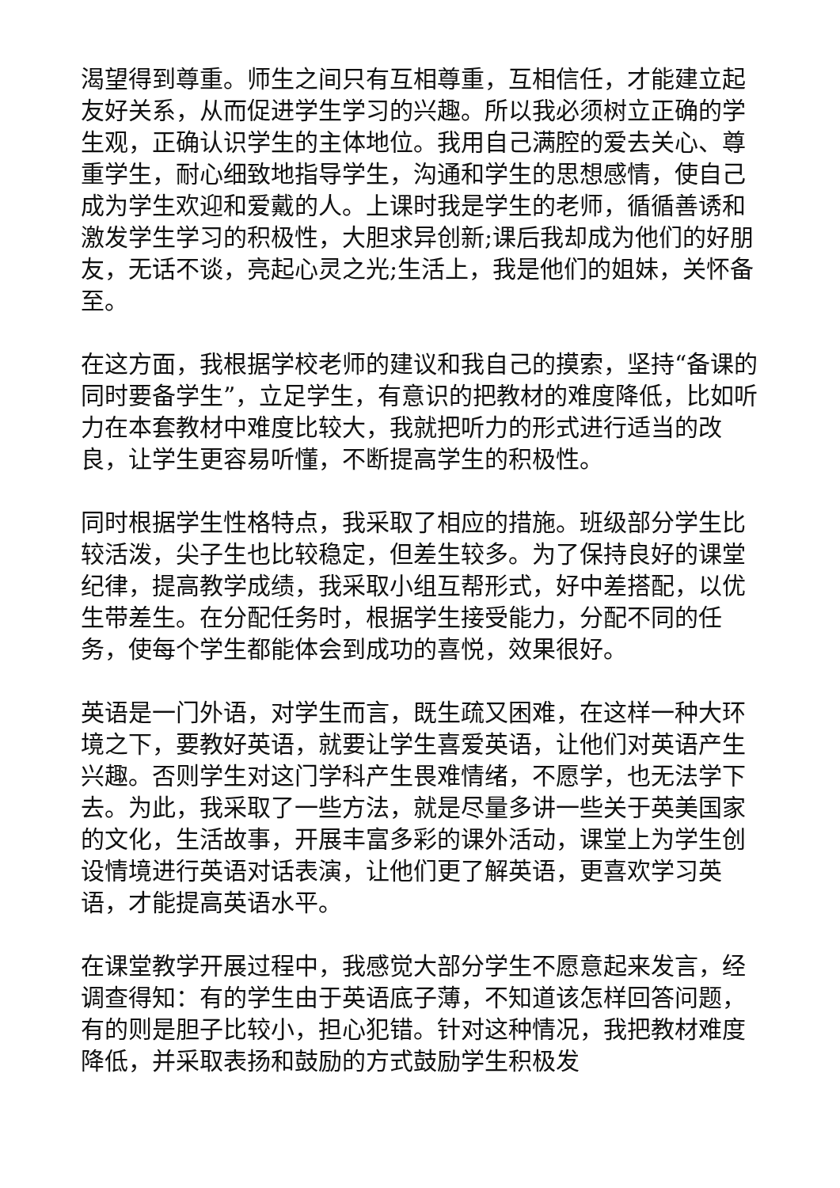渴望得到尊重。师生之间只有互相尊重，互相信任，才能建立起友好关系，从而促进学生学习的兴趣。所以我必须树立正确的学生观，正确认识学生的主体地位。我用自己满腔的爱去关心、尊重学生，耐心细致地指导学生，沟通和学生的思想感情，使自己成为学生欢迎和爱戴的人。上课时我是学生的老师，循循善诱和激发学生学习的积极性，大胆求异创新;课后我却成为他们的好朋友，无话不谈，亮起心灵之光;生活上，我是他们的姐妹，关怀备至。
在这方面，我根据学校老师的建议和我自己的摸索，坚持“备课的同时要备学生”，立足学生，有意识的把教材的难度降低，比如听力在本套教材中难度比较大，我就把听力的形式进行适当的改良，让学生更容易听懂，不断提高学生的积极性。
同时根据学生性格特点，我采取了相应的措施。班级部分学生比较活泼，尖子生也比较稳定，但差生较多。为了保持良好的课堂纪律，提高教学成绩，我采取小组互帮形式，好中差搭配，以优生带差生。在分配任务时，根据学生接受能力，分配不同的任务，使每个学生都能体会到成功的喜悦，效果很好。
英语是一门外语，对学生而言，既生疏又困难，在这样一种大环境之下，要教好英语，就要让学生喜爱英语，让他们对英语产生兴趣。否则学生对这门学科产生畏难情绪，不愿学，也无法学下去。为此，我采取了一些方法，就是尽量多讲一些关于英美国家的文化，生活故事，开展丰富多彩的课外活动，课堂上为学生创设情境进行英语对话表演，让他们更了解英语，更喜欢学习英语，才能提高英语水平。
在课堂教学开展过程中，我感觉大部分学生不愿意起来发言，经调查得知：有的学生由于英语底子薄，不知道该怎样回答问题，有的则是胆子比较小，担心犯错。针对这种情况，我把教材难度降低，并采取表扬和鼓励的方式鼓励学生积极发